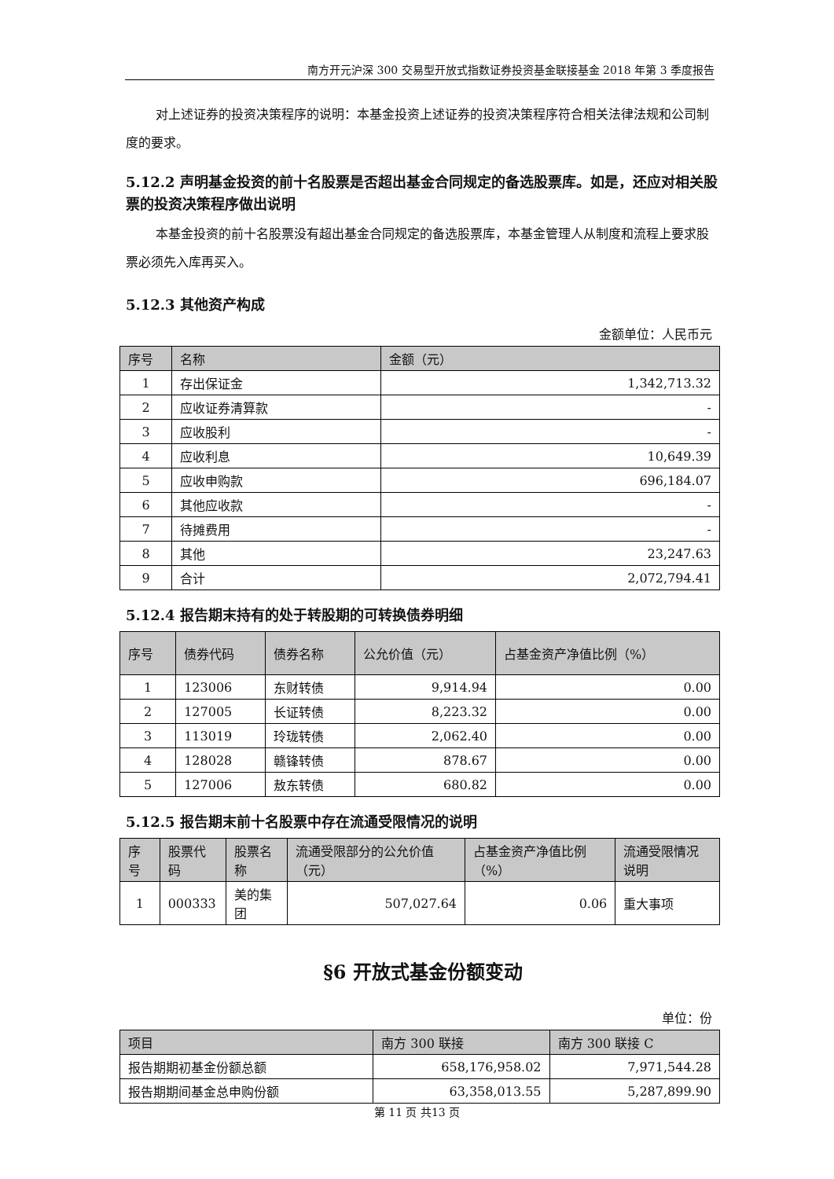南方开元沪深 300 交易型开放式指数证券投资基金联接基金 2018 年第 3 季度报告
对上述证券的投资决策程序的说明：本基金投资上述证券的投资决策程序符合相关法律法规和公司制度的要求。
5.12.2 声明基金投资的前十名股票是否超出基金合同规定的备选股票库。如是，还应对相关股票的投资决策程序做出说明
本基金投资的前十名股票没有超出基金合同规定的备选股票库，本基金管理人从制度和流程上要求股票必须先入库再买入。
5.12.3 其他资产构成
金额单位：人民币元
| 序号 | 名称 | 金额（元） |
| --- | --- | --- |
| 1 | 存出保证金 | 1,342,713.32 |
| 2 | 应收证券清算款 | - |
| 3 | 应收股利 | - |
| 4 | 应收利息 | 10,649.39 |
| 5 | 应收申购款 | 696,184.07 |
| 6 | 其他应收款 | - |
| 7 | 待摊费用 | - |
| 8 | 其他 | 23,247.63 |
| 9 | 合计 | 2,072,794.41 |
5.12.4 报告期末持有的处于转股期的可转换债券明细
| 序号 | 债券代码 | 债券名称 | 公允价值（元） | 占基金资产净值比例（%） |
| --- | --- | --- | --- | --- |
| 1 | 123006 | 东财转债 | 9,914.94 | 0.00 |
| 2 | 127005 | 长证转债 | 8,223.32 | 0.00 |
| 3 | 113019 | 玲珑转债 | 2,062.40 | 0.00 |
| 4 | 128028 | 赣锋转债 | 878.67 | 0.00 |
| 5 | 127006 | 敖东转债 | 680.82 | 0.00 |
5.12.5 报告期末前十名股票中存在流通受限情况的说明
| 序号 | 股票代码 | 股票名称 | 流通受限部分的公允价值（元） | 占基金资产净值比例（%） | 流通受限情况说明 |
| --- | --- | --- | --- | --- | --- |
| 1 | 000333 | 美的集团 | 507,027.64 | 0.06 | 重大事项 |
§6 开放式基金份额变动
单位：份
| 项目 | 南方 300 联接 | 南方 300 联接 C |
| --- | --- | --- |
| 报告期期初基金份额总额 | 658,176,958.02 | 7,971,544.28 |
| 报告期期间基金总申购份额 | 63,358,013.55 | 5,287,899.90 |
第 11 页 共13 页